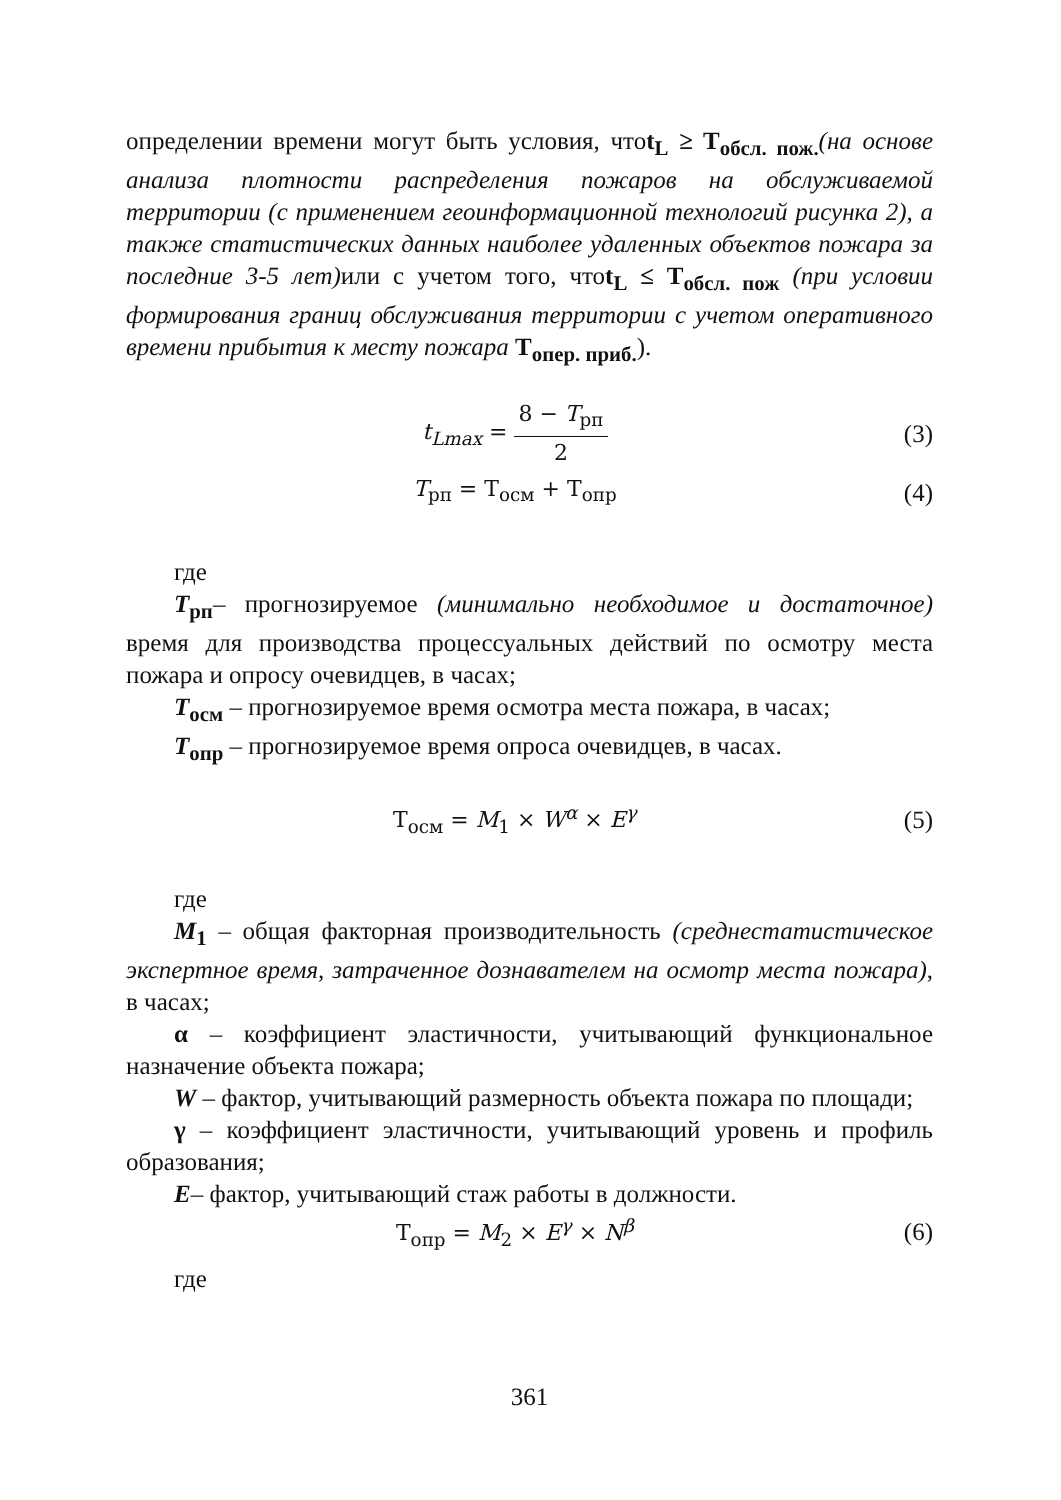определении времени могут быть условия, чтоt<sub>L</sub> ≥ T<sub>обсл. пож.</sub>(на основе анализа плотности распределения пожаров на обслуживаемой территории (с применением геоинформационной технологий рисунка 2), а также статистических данных наиболее удаленных объектов пожара за последние 3-5 лет) или с учетом того, чтоt<sub>L</sub> ≤ T<sub>обсл. пож</sub> (при условии формирования границ обслуживания территории с учетом оперативного времени прибытия к месту пожара T<sub>опер. приб.</sub>).
t<sub>Lmax</sub> = 8 − T<sub>рп</sub> 2 (3)
T<sub>рп</sub> = T<sub>осм</sub> + T<sub>опр</sub> (4)
где
T<sub>рп</sub>– прогнозируемое (минимально необходимое и достаточное) время для производства процессуальных действий по осмотру места пожара и опросу очевидцев, в часах;
T<sub>осм</sub> – прогнозируемое время осмотра места пожара, в часах;
T<sub>опр</sub> – прогнозируемое время опроса очевидцев, в часах.
T<sub>осм</sub> = M<sub>1</sub> × W<sup>α</sup> × E<sup>γ</sup> (5)
где
M<sub>1</sub> – общая факторная производительность (среднестатистическое экспертное время, затраченное дознавателем на осмотр места пожара), в часах;
α – коэффициент эластичности, учитывающий функциональное назначение объекта пожара;
W – фактор, учитывающий размерность объекта пожара по площади;
γ – коэффициент эластичности, учитывающий уровень и профиль образования;
E– фактор, учитывающий стаж работы в должности.
T<sub>опр</sub> = M<sub>2</sub> × E<sup>γ</sup> × N<sup>β</sup> (6)
где
361